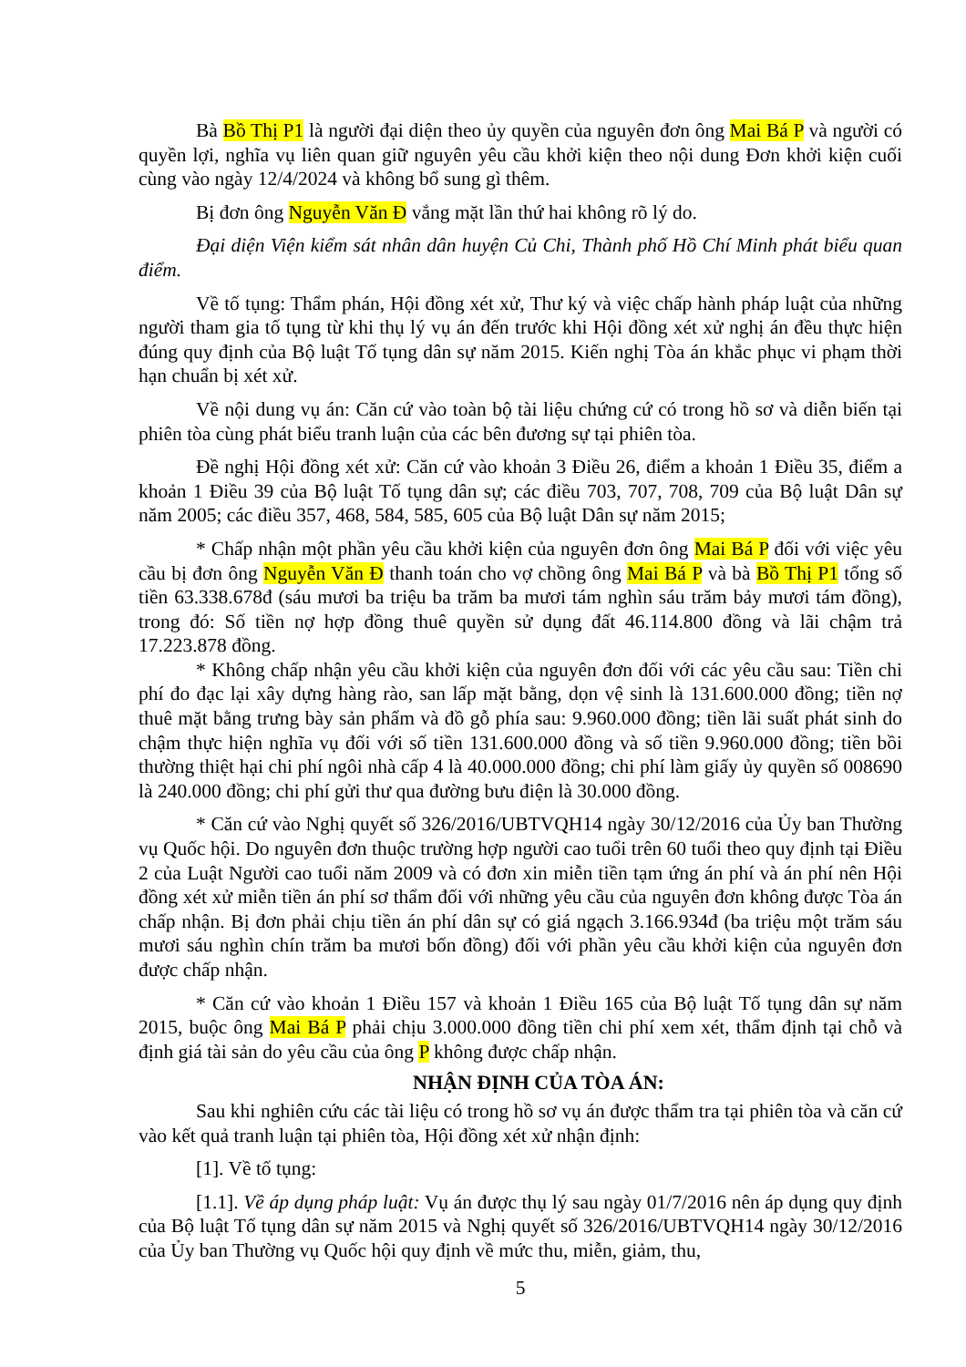Bà Bồ Thị P1 là người đại diện theo ủy quyền của nguyên đơn ông Mai Bá P và người có quyền lợi, nghĩa vụ liên quan giữ nguyên yêu cầu khởi kiện theo nội dung Đơn khởi kiện cuối cùng vào ngày 12/4/2024 và không bổ sung gì thêm.
Bị đơn ông Nguyễn Văn Đ vắng mặt lần thứ hai không rõ lý do.
Đại diện Viện kiểm sát nhân dân huyện Củ Chi, Thành phố Hồ Chí Minh phát biểu quan điểm.
Về tố tụng: Thẩm phán, Hội đồng xét xử, Thư ký và việc chấp hành pháp luật của những người tham gia tố tụng từ khi thụ lý vụ án đến trước khi Hội đồng xét xử nghị án đều thực hiện đúng quy định của Bộ luật Tố tụng dân sự năm 2015. Kiến nghị Tòa án khắc phục vi phạm thời hạn chuẩn bị xét xử.
Về nội dung vụ án: Căn cứ vào toàn bộ tài liệu chứng cứ có trong hồ sơ và diễn biến tại phiên tòa cùng phát biểu tranh luận của các bên đương sự tại phiên tòa.
Đề nghị Hội đồng xét xử: Căn cứ vào khoản 3 Điều 26, điểm a khoản 1 Điều 35, điểm a khoản 1 Điều 39 của Bộ luật Tố tụng dân sự; các điều 703, 707, 708, 709 của Bộ luật Dân sự năm 2005; các điều 357, 468, 584, 585, 605 của Bộ luật Dân sự năm 2015;
* Chấp nhận một phần yêu cầu khởi kiện của nguyên đơn ông Mai Bá P đối với việc yêu cầu bị đơn ông Nguyễn Văn Đ thanh toán cho vợ chồng ông Mai Bá P và bà Bồ Thị P1 tổng số tiền 63.338.678đ (sáu mươi ba triệu ba trăm ba mươi tám nghìn sáu trăm bảy mươi tám đồng), trong đó: Số tiền nợ hợp đồng thuê quyền sử dụng đất 46.114.800 đồng và lãi chậm trả 17.223.878 đồng.
* Không chấp nhận yêu cầu khởi kiện của nguyên đơn đối với các yêu cầu sau: Tiền chi phí đo đạc lại xây dựng hàng rào, san lấp mặt bằng, dọn vệ sinh là 131.600.000 đồng; tiền nợ thuê mặt bằng trưng bày sản phẩm và đồ gỗ phía sau: 9.960.000 đồng; tiền lãi suất phát sinh do chậm thực hiện nghĩa vụ đối với số tiền 131.600.000 đồng và số tiền 9.960.000 đồng; tiền bồi thường thiệt hại chi phí ngôi nhà cấp 4 là 40.000.000 đồng; chi phí làm giấy ủy quyền số 008690 là 240.000 đồng; chi phí gửi thư qua đường bưu điện là 30.000 đồng.
* Căn cứ vào Nghị quyết số 326/2016/UBTVQH14 ngày 30/12/2016 của Ủy ban Thường vụ Quốc hội. Do nguyên đơn thuộc trường hợp người cao tuổi trên 60 tuổi theo quy định tại Điều 2 của Luật Người cao tuổi năm 2009 và có đơn xin miễn tiền tạm ứng án phí và án phí nên Hội đồng xét xử miễn tiền án phí sơ thẩm đối với những yêu cầu của nguyên đơn không được Tòa án chấp nhận. Bị đơn phải chịu tiền án phí dân sự có giá ngạch 3.166.934đ (ba triệu một trăm sáu mươi sáu nghìn chín trăm ba mươi bốn đồng) đối với phần yêu cầu khởi kiện của nguyên đơn được chấp nhận.
* Căn cứ vào khoản 1 Điều 157 và khoản 1 Điều 165 của Bộ luật Tố tụng dân sự năm 2015, buộc ông Mai Bá P phải chịu 3.000.000 đồng tiền chi phí xem xét, thẩm định tại chỗ và định giá tài sản do yêu cầu của ông P không được chấp nhận.
NHẬN ĐỊNH CỦA TÒA ÁN:
Sau khi nghiên cứu các tài liệu có trong hồ sơ vụ án được thẩm tra tại phiên tòa và căn cứ vào kết quả tranh luận tại phiên tòa, Hội đồng xét xử nhận định:
[1]. Về tố tụng:
[1.1]. Về áp dụng pháp luật: Vụ án được thụ lý sau ngày 01/7/2016 nên áp dụng quy định của Bộ luật Tố tụng dân sự năm 2015 và Nghị quyết số 326/2016/UBTVQH14 ngày 30/12/2016 của Ủy ban Thường vụ Quốc hội quy định về mức thu, miễn, giảm, thu,
5